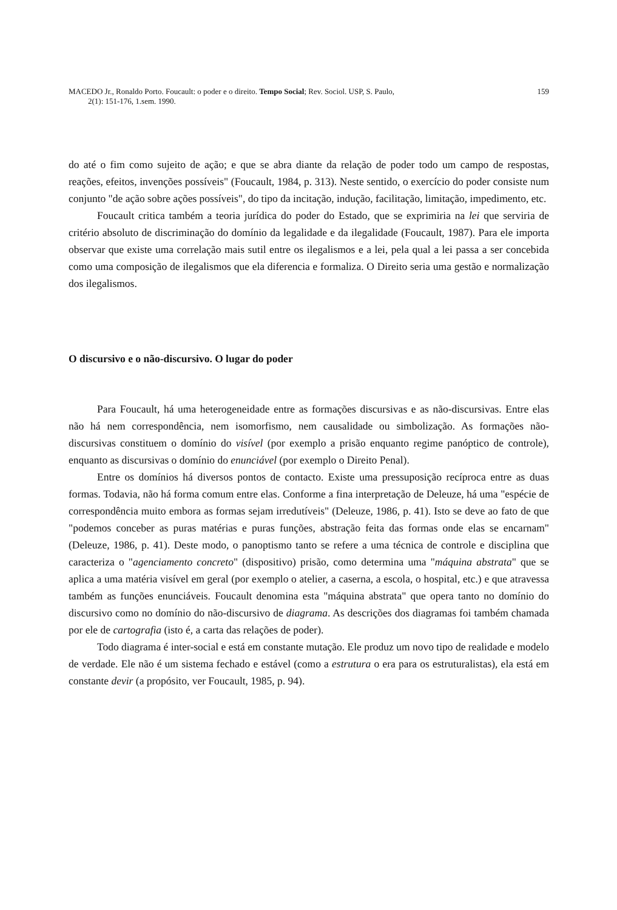MACEDO Jr., Ronaldo Porto. Foucault: o poder e o direito. Tempo Social; Rev. Sociol. USP, S. Paulo, 159
2(1): 151-176, 1.sem. 1990.
do até o fim como sujeito de ação; e que se abra diante da relação de poder todo um campo de respostas, reações, efeitos, invenções possíveis" (Foucault, 1984, p. 313). Neste sentido, o exercício do poder consiste num conjunto "de ação sobre ações possíveis", do tipo da incitação, indução, facilitação, limitação, impedimento, etc.
Foucault critica também a teoria jurídica do poder do Estado, que se exprimiria na lei que serviria de critério absoluto de discriminação do domínio da legalidade e da ilegalidade (Foucault, 1987). Para ele importa observar que existe uma correlação mais sutil entre os ilegalismos e a lei, pela qual a lei passa a ser concebida como uma composição de ilegalismos que ela diferencia e formaliza. O Direito seria uma gestão e normalização dos ilegalismos.
O discursivo e o não-discursivo. O lugar do poder
Para Foucault, há uma heterogeneidade entre as formações discursivas e as não-discursivas. Entre elas não há nem correspondência, nem isomorfismo, nem causalidade ou simbolização. As formações não-discursivas constituem o domínio do visível (por exemplo a prisão enquanto regime panóptico de controle), enquanto as discursivas o domínio do enunciável (por exemplo o Direito Penal).
Entre os domínios há diversos pontos de contacto. Existe uma pressuposição recíproca entre as duas formas. Todavia, não há forma comum entre elas. Conforme a fina interpretação de Deleuze, há uma "espécie de correspondência muito embora as formas sejam irredutíveis" (Deleuze, 1986, p. 41). Isto se deve ao fato de que "podemos conceber as puras matérias e puras funções, abstração feita das formas onde elas se encarnam" (Deleuze, 1986, p. 41). Deste modo, o panoptismo tanto se refere a uma técnica de controle e disciplina que caracteriza o "agenciamento concreto" (dispositivo) prisão, como determina uma "máquina abstrata" que se aplica a uma matéria visível em geral (por exemplo o atelier, a caserna, a escola, o hospital, etc.) e que atravessa também as funções enunciáveis. Foucault denomina esta "máquina abstrata" que opera tanto no domínio do discursivo como no domínio do não-discursivo de diagrama. As descrições dos diagramas foi também chamada por ele de cartografia (isto é, a carta das relações de poder).
Todo diagrama é inter-social e está em constante mutação. Ele produz um novo tipo de realidade e modelo de verdade. Ele não é um sistema fechado e estável (como a estrutura o era para os estruturalistas), ela está em constante devir (a propósito, ver Foucault, 1985, p. 94).